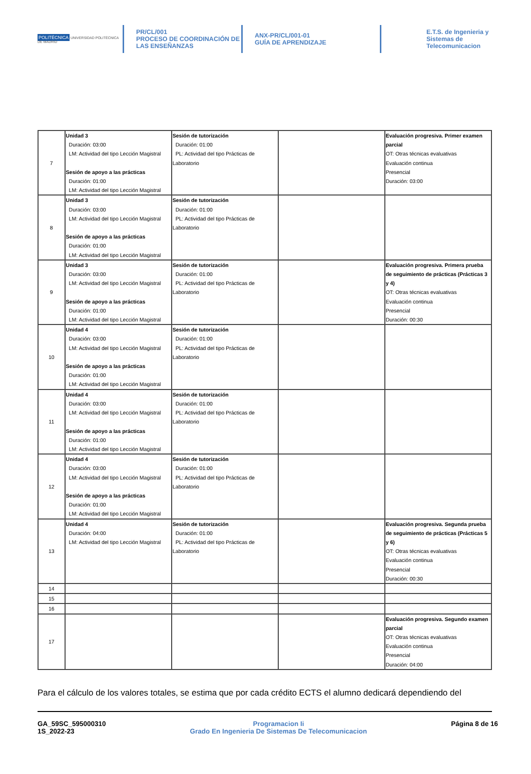POLITÉCNICA UNIVERSIDAD POLITÉCNICA DE MADRID
PR/CL/001
PROCESO DE COORDINACIÓN DE
LAS ENSEÑANZAS
ANX-PR/CL/001-01
GUÍA DE APRENDIZAJE
E.T.S. de Ingenieria y
Sistemas de
Telecomunicacion
| 7 | Unidad 3 Duración: 03:00 LM: Actividad del tipo Lección Magistral Sesión de apoyo a las prácticas Duración: 01:00 LM: Actividad del tipo Lección Magistral | Sesión de tutorización Duración: 01:00 PL: Actividad del tipo Prácticas de Laboratorio | | Evaluación progresiva. Primer examen parcial OT: Otras técnicas evaluativas Evaluación continua Presencial Duración: 03:00 |
| 8 | Unidad 3 Duración: 03:00 LM: Actividad del tipo Lección Magistral Sesión de apoyo a las prácticas Duración: 01:00 LM: Actividad del tipo Lección Magistral | Sesión de tutorización Duración: 01:00 PL: Actividad del tipo Prácticas de Laboratorio | | |
| 9 | Unidad 3 Duración: 03:00 LM: Actividad del tipo Lección Magistral Sesión de apoyo a las prácticas Duración: 01:00 LM: Actividad del tipo Lección Magistral | Sesión de tutorización Duración: 01:00 PL: Actividad del tipo Prácticas de Laboratorio | | Evaluación progresiva. Primera prueba de seguimiento de prácticas (Prácticas 3 y 4) OT: Otras técnicas evaluativas Evaluación continua Presencial Duración: 00:30 |
| 10 | Unidad 4 Duración: 03:00 LM: Actividad del tipo Lección Magistral Sesión de apoyo a las prácticas Duración: 01:00 LM: Actividad del tipo Lección Magistral | Sesión de tutorización Duración: 01:00 PL: Actividad del tipo Prácticas de Laboratorio | | |
| 11 | Unidad 4 Duración: 03:00 LM: Actividad del tipo Lección Magistral Sesión de apoyo a las prácticas Duración: 01:00 LM: Actividad del tipo Lección Magistral | Sesión de tutorización Duración: 01:00 PL: Actividad del tipo Prácticas de Laboratorio | | |
| 12 | Unidad 4 Duración: 03:00 LM: Actividad del tipo Lección Magistral Sesión de apoyo a las prácticas Duración: 01:00 LM: Actividad del tipo Lección Magistral | Sesión de tutorización Duración: 01:00 PL: Actividad del tipo Prácticas de Laboratorio | | |
| 13 | Unidad 4 Duración: 04:00 LM: Actividad del tipo Lección Magistral | Sesión de tutorización Duración: 01:00 PL: Actividad del tipo Prácticas de Laboratorio | | Evaluación progresiva. Segunda prueba de seguimiento de prácticas (Prácticas 5 y 6) OT: Otras técnicas evaluativas Evaluación continua Presencial Duración: 00:30 |
| 14 | | | | |
| 15 | | | | |
| 16 | | | | |
| 17 | | | | Evaluación progresiva. Segundo examen parcial OT: Otras técnicas evaluativas Evaluación continua Presencial Duración: 04:00 |
Para el cálculo de los valores totales, se estima que por cada crédito ECTS el alumno dedicará dependiendo del
GA_59SC_595000310
1S_2022-23
Programacion Ii
Grado En Ingenieria De Sistemas De Telecomunicacion
Página 8 de 16